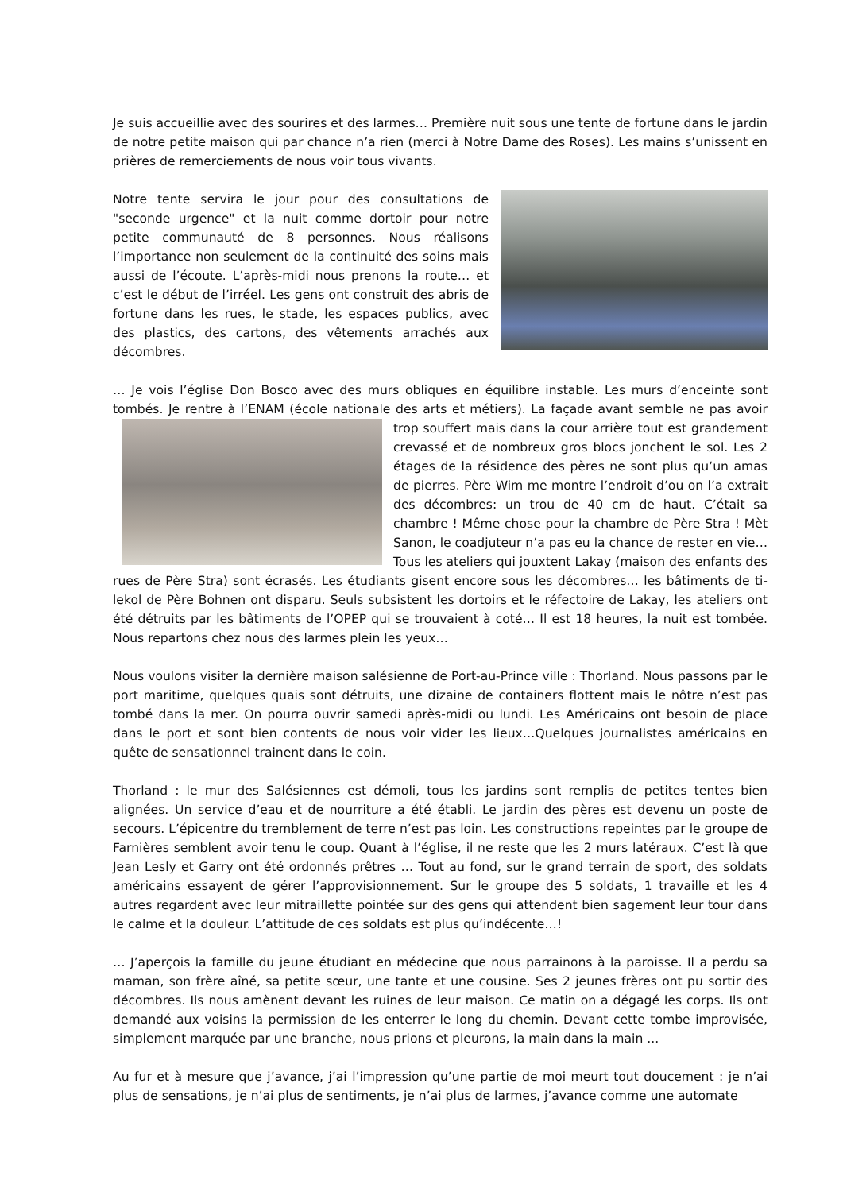Je suis accueillie avec des sourires et des larmes… Première nuit sous une tente de fortune dans le jardin de notre petite maison qui par chance n’a rien (merci à Notre Dame des Roses). Les mains s’unissent en prières de remerciements de nous voir tous vivants.
Notre tente servira le jour pour des consultations de "seconde urgence" et la nuit comme dortoir pour notre petite communauté de 8 personnes. Nous réalisons l’importance non seulement de la continuité des soins mais aussi de l’écoute. L’après-midi nous prenons la route… et c’est le début de l’irréel. Les gens ont construit des abris de fortune dans les rues, le stade, les espaces publics, avec des plastics, des cartons, des vêtements arrachés aux décombres.
… Je vois l’église Don Bosco avec des murs obliques en équilibre instable. Les murs d’enceinte sont tombés. Je rentre à l’ENAM (école nationale des arts et métiers). La façade avant semble ne pas avoir trop souffert mais dans la cour arrière tout est grandement crevassé et de nombreux gros blocs jonchent le sol. Les 2 étages de la résidence des pères ne sont plus qu’un amas de pierres. Père Wim me montre l’endroit d’ou on l’a extrait des décombres: un trou de 40 cm de haut. C’était sa chambre ! Même chose pour la chambre de Père Stra ! Mèt Sanon, le coadjuteur n’a pas eu la chance de rester en vie… Tous les ateliers qui jouxtent Lakay (maison des enfants des rues de Père Stra) sont écrasés. Les étudiants gisent encore sous les décombres… les bâtiments de ti-lekol de Père Bohnen ont disparu. Seuls subsistent les dortoirs et le réfectoire de Lakay, les ateliers ont été détruits par les bâtiments de l’OPEP qui se trouvaient à coté… Il est 18 heures, la nuit est tombée. Nous repartons chez nous des larmes plein les yeux…
Nous voulons visiter la dernière maison salésienne de Port-au-Prince ville : Thorland. Nous passons par le port maritime, quelques quais sont détruits, une dizaine de containers flottent mais le nôtre n’est pas tombé dans la mer. On pourra ouvrir samedi après-midi ou lundi. Les Américains ont besoin de place dans le port et sont bien contents de nous voir vider les lieux…Quelques journalistes américains en quête de sensationnel trainent dans le coin.
Thorland : le mur des Salésiennes est démoli, tous les jardins sont remplis de petites tentes bien alignées. Un service d’eau et de nourriture a été établi. Le jardin des pères est devenu un poste de secours. L’épicentre du tremblement de terre n’est pas loin. Les constructions repeintes par le groupe de Farnières semblent avoir tenu le coup. Quant à l’église, il ne reste que les 2 murs latéraux. C’est là que Jean Lesly et Garry ont été ordonnés prêtres … Tout au fond, sur le grand terrain de sport, des soldats américains essayent de gérer l’approvisionnement. Sur le groupe des 5 soldats, 1 travaille et les 4 autres regardent avec leur mitraillette pointée sur des gens qui attendent bien sagement leur tour dans le calme et la douleur. L’attitude de ces soldats est plus qu’indécente…!
… J’aperçois la famille du jeune étudiant en médecine que nous parrainons à la paroisse. Il a perdu sa maman, son frère aîné, sa petite sœur, une tante et une cousine. Ses 2 jeunes frères ont pu sortir des décombres. Ils nous amènent devant les ruines de leur maison. Ce matin on a dégagé les corps. Ils ont demandé aux voisins la permission de les enterrer le long du chemin. Devant cette tombe improvisée, simplement marquée par une branche, nous prions et pleurons, la main dans la main ...
Au fur et à mesure que j’avance, j’ai l’impression qu’une partie de moi meurt tout doucement : je n’ai plus de sensations, je n’ai plus de sentiments, je n’ai plus de larmes, j’avance comme une automate